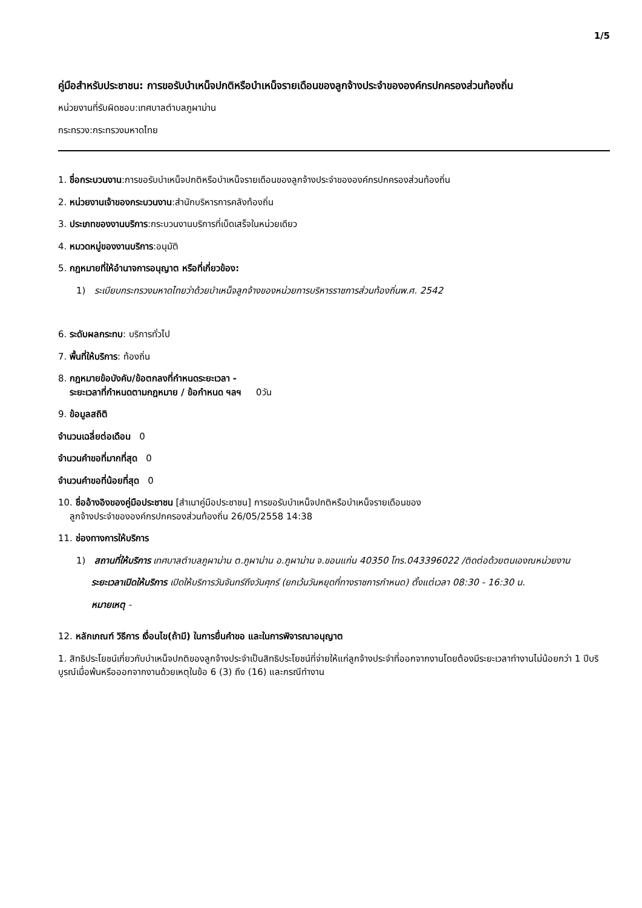1/5
คู่มือสำหรับประชาชน: การขอรับบำเหน็จปกติหรือบำเหน็จรายเดือนของลูกจ้างประจำขององค์กรปกครองส่วนท้องถิ่น
หน่วยงานที่รับผิดชอบ:เทศบาลตำบลภูผาม่าน
กระทรวง:กระทรวงมหาดไทย
1. ชื่อกระบวนงาน:การขอรับบำเหน็จปกติหรือบำเหน็จรายเดือนของลูกจ้างประจำขององค์กรปกครองส่วนท้องถิ่น
2. หน่วยงานเจ้าของกระบวนงาน:สำนักบริหารการคลังท้องถิ่น
3. ประเภทของงานบริการ:กระบวนงานบริการที่เบ็ดเสร็จในหน่วยเดียว
4. หมวดหมู่ของงานบริการ:อนุมัติ
5. กฎหมายที่ให้อำนาจการอนุญาต หรือที่เกี่ยวข้อง:
1) ระเบียบกระทรวงมหาดไทยว่าด้วยบำเหน็จลูกจ้างของหน่วยการบริหารราชการส่วนท้องถิ่นพ.ศ. 2542
6. ระดับผลกระทบ: บริการทั่วไป
7. พื้นที่ให้บริการ: ท้องถิ่น
8. กฎหมายข้อบังคับ/ข้อตกลงที่กำหนดระยะเวลา -
ระยะเวลาที่กำหนดตามกฎหมาย / ข้อกำหนด ฯลฯ 0วัน
9. ข้อมูลสถิติ
จำนวนเฉลี่ยต่อเดือน 0
จำนวนคำขอที่มากที่สุด 0
จำนวนคำขอที่น้อยที่สุด 0
10. ชื่ออ้างอิงของคู่มือประชาชน [สำเนาคู่มือประชาชน] การขอรับบำเหน็จปกติหรือบำเหน็จรายเดือนของ
ลูกจ้างประจำขององค์กรปกครองส่วนท้องถิ่น 26/05/2558 14:38
11. ช่องทางการให้บริการ
1) สถานที่ให้บริการ เทศบาลตำบลภูผาม่าน ต.ภูผาม่าน อ.ภูผาม่าน จ.ขอนแก่น 40350 โทร.043396022 /ติดต่อด้วยตนเองณหน่วยงาน
ระยะเวลาเปิดให้บริการ เปิดให้บริการวันจันทร์ถึงวันศุกร์ (ยกเว้นวันหยุดที่ทางราชการกำหนด) ตั้งแต่เวลา 08:30 - 16:30 น.
หมายเหตุ -
12. หลักเกณฑ์ วิธีการ เงื่อนไข(ถ้ามี) ในการยื่นคำขอ และในการพิจารณาอนุญาต
1. สิทธิประโยชน์เกี่ยวกับบำเหน็จปกติของลูกจ้างประจำเป็นสิทธิประโยชน์ที่จ่ายให้แก่ลูกจ้างประจำที่ออกจากงานโดยต้องมีระยะเวลาทำงานไม่น้อยกว่า 1 ปีบริบูรณ์เมื่อพ้นหรือออกจากงานด้วยเหตุในข้อ 6 (3) ถึง (16) และกรณีทำงาน